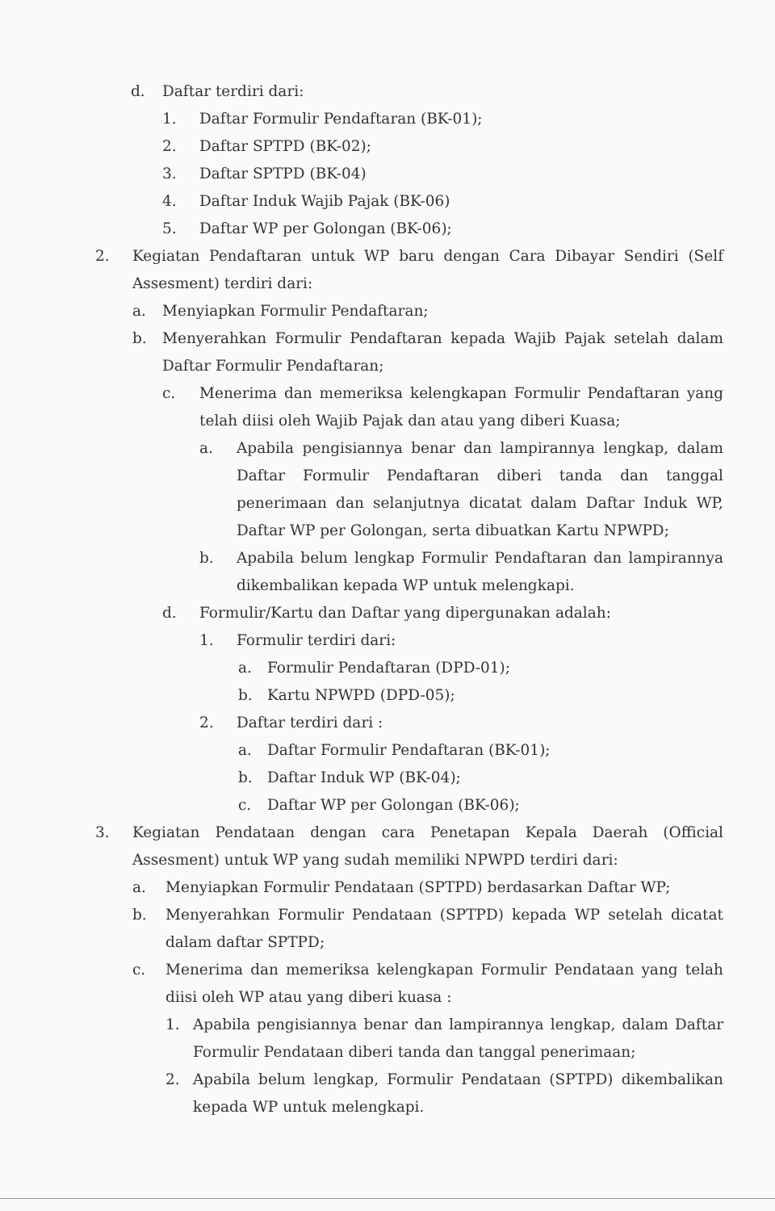d. Daftar terdiri dari:
1. Daftar Formulir Pendaftaran (BK-01);
2. Daftar SPTPD (BK-02);
3. Daftar SPTPD (BK-04)
4. Daftar Induk Wajib Pajak (BK-06)
5. Daftar WP per Golongan (BK-06);
2. Kegiatan Pendaftaran untuk WP baru dengan Cara Dibayar Sendiri (Self Assesment) terdiri dari:
a. Menyiapkan Formulir Pendaftaran;
b. Menyerahkan Formulir Pendaftaran kepada Wajib Pajak setelah dalam Daftar Formulir Pendaftaran;
c. Menerima dan memeriksa kelengkapan Formulir Pendaftaran yang telah diisi oleh Wajib Pajak dan atau yang diberi Kuasa;
a. Apabila pengisiannya benar dan lampirannya lengkap, dalam Daftar Formulir Pendaftaran diberi tanda dan tanggal penerimaan dan selanjutnya dicatat dalam Daftar Induk WP, Daftar WP per Golongan, serta dibuatkan Kartu NPWPD;
b. Apabila belum lengkap Formulir Pendaftaran dan lampirannya dikembalikan kepada WP untuk melengkapi.
d. Formulir/Kartu dan Daftar yang dipergunakan adalah:
1. Formulir terdiri dari:
a. Formulir Pendaftaran (DPD-01);
b. Kartu NPWPD (DPD-05);
2. Daftar terdiri dari :
a. Daftar Formulir Pendaftaran (BK-01);
b. Daftar Induk WP (BK-04);
c. Daftar WP per Golongan (BK-06);
3. Kegiatan Pendataan dengan cara Penetapan Kepala Daerah (Official Assesment) untuk WP yang sudah memiliki NPWPD terdiri dari:
a. Menyiapkan Formulir Pendataan (SPTPD) berdasarkan Daftar WP;
b. Menyerahkan Formulir Pendataan (SPTPD) kepada WP setelah dicatat dalam daftar SPTPD;
c. Menerima dan memeriksa kelengkapan Formulir Pendataan yang telah diisi oleh WP atau yang diberi kuasa :
1. Apabila pengisiannya benar dan lampirannya lengkap, dalam Daftar Formulir Pendataan diberi tanda dan tanggal penerimaan;
2. Apabila belum lengkap, Formulir Pendataan (SPTPD) dikembalikan kepada WP untuk melengkapi.